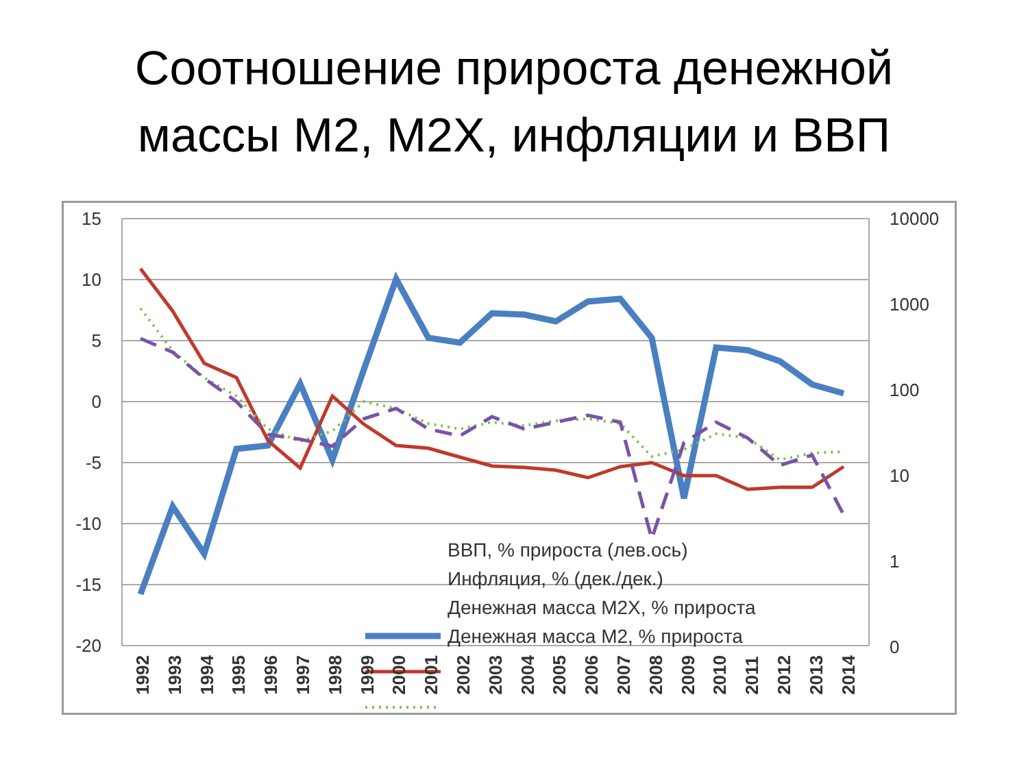Соотношение прироста денежной
массы М2, М2Х, инфляции и ВВП
15
10
5
0
-5
-10
-15
-20
10000
1000
100
10
1
0
ВВП, % прироста (лев.ось)
Инфляция, % (дек./дек.)
Денежная масса М2Х, % прироста
Денежная масса М2, % прироста
1992 1993 1994 1995 1996 1997 1998 1999 2000 2001 2002 2003 2004 2005 2006 2007 2008 2009 2010 2011 2012 2013 2014